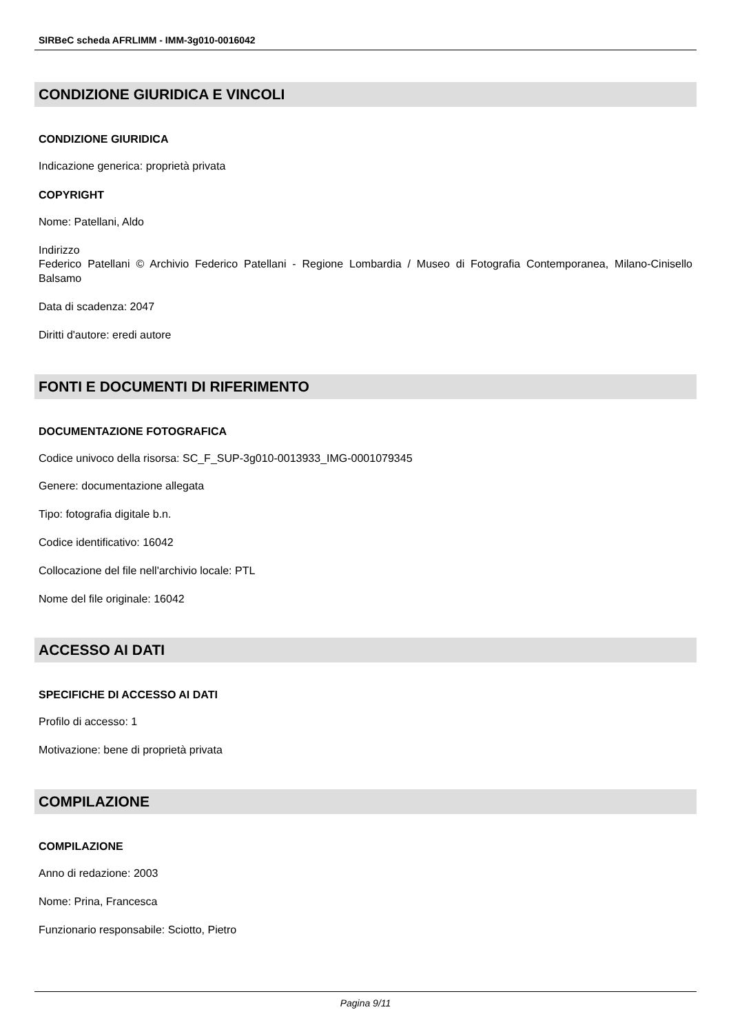SIRBeC scheda AFRLIMM - IMM-3g010-0016042
CONDIZIONE GIURIDICA E VINCOLI
CONDIZIONE GIURIDICA
Indicazione generica: proprietà privata
COPYRIGHT
Nome: Patellani, Aldo
Indirizzo
Federico Patellani © Archivio Federico Patellani - Regione Lombardia / Museo di Fotografia Contemporanea, Milano-Cinisello Balsamo
Data di scadenza: 2047
Diritti d'autore: eredi autore
FONTI E DOCUMENTI DI RIFERIMENTO
DOCUMENTAZIONE FOTOGRAFICA
Codice univoco della risorsa: SC_F_SUP-3g010-0013933_IMG-0001079345
Genere: documentazione allegata
Tipo: fotografia digitale b.n.
Codice identificativo: 16042
Collocazione del file nell'archivio locale: PTL
Nome del file originale: 16042
ACCESSO AI DATI
SPECIFICHE DI ACCESSO AI DATI
Profilo di accesso: 1
Motivazione: bene di proprietà privata
COMPILAZIONE
COMPILAZIONE
Anno di redazione: 2003
Nome: Prina, Francesca
Funzionario responsabile: Sciotto, Pietro
Pagina 9/11